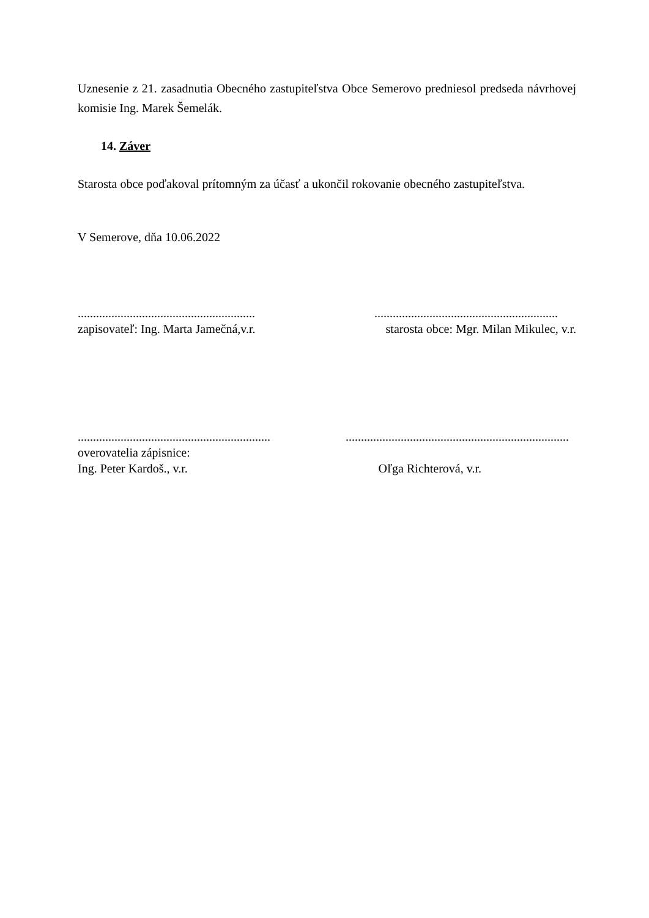Uznesenie z 21. zasadnutia Obecného zastupiteľstva Obce Semerovo predniesol predseda návrhovej komisie Ing. Marek Šemelák.
14. Záver
Starosta obce poďakoval prítomným za účasť a ukončil rokovanie obecného zastupiteľstva.
V Semerove, dňa 10.06.2022
......................................................................................................................
zapisovateľ: Ing. Marta Jamečná,v.r. starosta obce: Mgr. Milan Mikulec, v.r.
........................................................................................................................................
overovatelia zápisnice:
Ing. Peter Kardoš., v.r. Oľga Richterová, v.r.